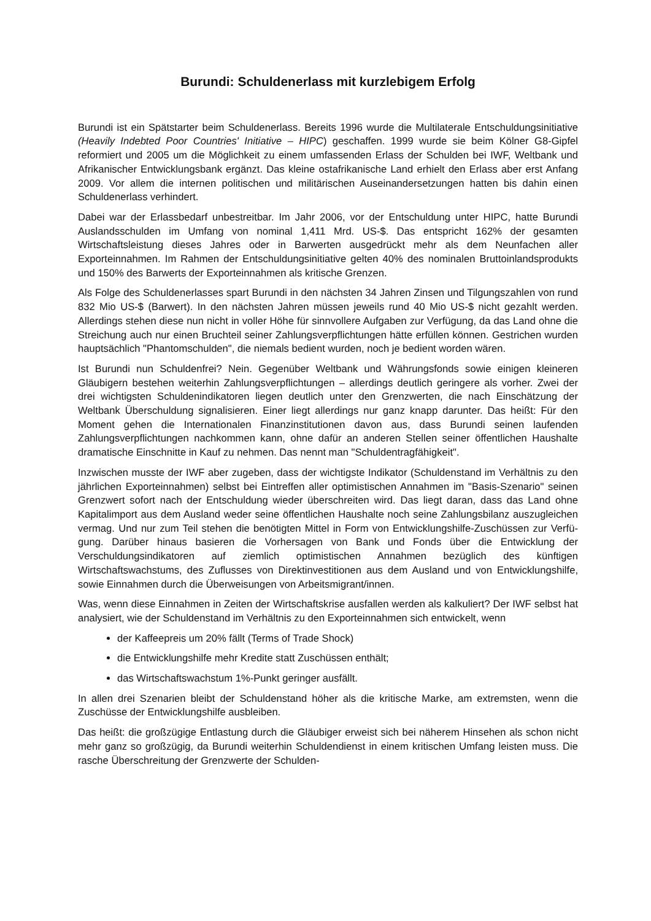Burundi: Schuldenerlass mit kurzlebigem Erfolg
Burundi ist ein Spätstarter beim Schuldenerlass. Bereits 1996 wurde die Multilaterale Ent­schuldungsinitiative (Heavily Indebted Poor Countries' Initiative – HIPC) geschaffen. 1999 wurde sie beim Kölner G8-Gipfel reformiert und 2005 um die Möglichkeit zu einem umfas­senden Erlass der Schulden bei IWF, Weltbank und Afrikanischer Entwicklungsbank ergänzt. Das kleine ostafrikanische Land erhielt den Erlass aber erst Anfang 2009. Vor allem die in­ternen politischen und militärischen Auseinandersetzungen hatten bis dahin einen Schulden­erlass verhindert.
Dabei war der Erlassbedarf unbestreitbar. Im Jahr 2006, vor der Entschuldung unter HIPC, hatte Burundi Auslandsschulden im Umfang von nominal 1,411 Mrd. US-$. Das entspricht 162% der gesamten Wirtschaftsleistung dieses Jahres oder in Barwerten ausgedrückt mehr als dem Neunfachen aller Exporteinnahmen. Im Rahmen der Entschuldungsinitiative gelten 40% des nominalen Bruttoinlandsprodukts und 150% des Barwerts der Exporteinnahmen als kritische Grenzen.
Als Folge des Schuldenerlasses spart Burundi in den nächsten 34 Jahren Zinsen und Til­gungszahlen von rund 832 Mio US-$ (Barwert). In den nächsten Jahren müssen jeweils rund 40 Mio US-$ nicht gezahlt werden. Allerdings stehen diese nun nicht in voller Höhe für sinn­vollere Aufgaben zur Verfügung, da das Land ohne die Streichung auch nur einen Bruchteil seiner Zahlungsverpflichtungen hätte erfüllen können. Gestrichen wurden hauptsächlich "Phantomschulden", die niemals bedient wurden, noch je bedient worden wären.
Ist Burundi nun Schuldenfrei? Nein. Gegenüber Weltbank und Währungsfonds sowie einigen kleineren Gläubigern bestehen weiterhin Zahlungsverpflichtungen – allerdings deutlich ge­ringere als vorher. Zwei der drei wichtigsten Schuldenindikatoren liegen deutlich unter den Grenzwerten, die nach Einschätzung der Weltbank Überschuldung signalisieren. Einer liegt allerdings nur ganz knapp darunter. Das heißt: Für den Moment gehen die Internationalen Finanzinstitutionen davon aus, dass Burundi seinen laufenden Zahlungsverpflichtungen nachkommen kann, ohne dafür an anderen Stellen seiner öffentlichen Haushalte dramati­sche Einschnitte in Kauf zu nehmen. Das nennt man "Schuldentragfähigkeit".
Inzwischen musste der IWF aber zugeben, dass der wichtigste Indikator (Schuldenstand im Verhältnis zu den jährlichen Exporteinnahmen) selbst bei Eintreffen aller optimistischen An­nahmen im "Basis-Szenario" seinen Grenzwert sofort nach der Entschuldung wieder über­schreiten wird. Das liegt daran, dass das Land ohne Kapitalimport aus dem Ausland weder seine öffentlichen Haushalte noch seine Zahlungsbilanz auszugleichen vermag. Und nur zum Teil stehen die benötigten Mittel in Form von Entwicklungshilfe-Zuschüssen zur Verfü­gung. Darüber hinaus basieren die Vorhersagen von Bank und Fonds über die Entwicklung der Verschuldungsindikatoren auf ziemlich optimistischen Annahmen bezüglich des künfti­gen Wirtschaftswachstums, des Zuflusses von Direktinvestitionen aus dem Ausland und von Entwicklungshilfe, sowie Einnahmen durch die Überweisungen von Arbeitsmigrant/innen.
Was, wenn diese Einnahmen in Zeiten der Wirtschaftskrise ausfallen werden als kalkuliert? Der IWF selbst hat analysiert, wie der Schuldenstand im Verhältnis zu den Exporteinnahmen sich entwickelt, wenn
der Kaffeepreis um 20% fällt (Terms of Trade Shock)
die Entwicklungshilfe mehr Kredite statt Zuschüssen enthält;
das Wirtschaftswachstum 1%-Punkt geringer ausfällt.
In allen drei Szenarien bleibt der Schuldenstand höher als die kritische Marke, am extrems­ten, wenn die Zuschüsse der Entwicklungshilfe ausbleiben.
Das heißt: die großzügige Entlastung durch die Gläubiger erweist sich bei näherem Hinse­hen als schon nicht mehr ganz so großzügig, da Burundi weiterhin Schuldendienst in einem kritischen Umfang leisten muss. Die rasche Überschreitung der Grenzwerte der Schulden-